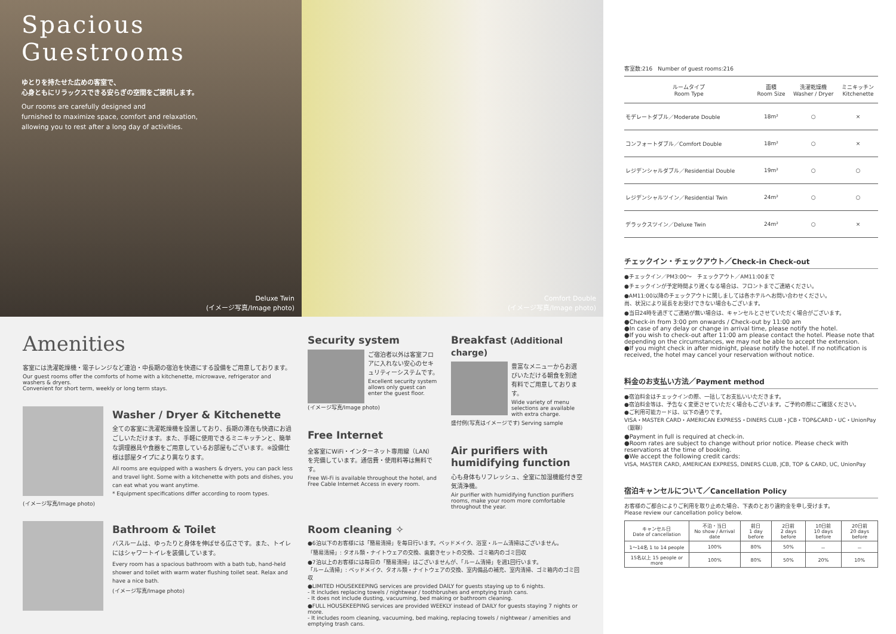Spacious
Guestrooms
ゆとりを持たせた広めの客室で、
心身ともにリラックスできる安らぎの空間をご提供します。
Our rooms are carefully designed and
furnished to maximize space, comfort and relaxation,
allowing you to rest after a long day of activities.
Deluxe Twin
(イメージ写真/Image photo)
Comfort Double
(イメージ写真/Image photo)
Amenities
客室には洗濯乾燥機・電子レンジなど連泊・中長期の宿泊を快適にする設備をご用意しております。
Our guest rooms offer the comforts of home with a kitchenette, microwave, refrigerator and washers & dryers.
Convenient for short term, weekly or long term stays.
Washer / Dryer & Kitchenette
全ての客室に洗濯乾燥機を設置しており、長期の滞在も快適にお過ごしいただけます。また、手軽に使用できるミニキッチンと、簡単な調理器具や食器をご用意しているお部屋もございます。※設備仕様は部屋タイプにより異なります。
All rooms are equipped with a washers & dryers, you can pack less and travel light. Some with a kitchenette with pots and dishes, you can eat what you want anytime.
* Equipment specifications differ according to room types.
(イメージ写真/Image photo)
Bathroom & Toilet
バスルームは、ゆったりと身体を伸ばせる広さです。また、トイレにはシャワートイレを装備しています。
Every room has a spacious bathroom with a bath tub, hand-held shower and toilet with warm water flushing toilet seat. Relax and have a nice bath.
(イメージ写真/Image photo)
Security system
ご宿泊者以外は客室フロアに入れない安心のセキュリティーシステムです。
Excellent security system allows only guest can enter the guest floor.
(イメージ写真/Image photo)
Free Internet
全客室にWiFi・インターネット専用線（LAN）を完備しています。通信費・使用料等は無料です。
Free Wi-Fi is available throughout the hotel, and Free Cable Internet Access in every room.
Breakfast (Additional charge)
豊富なメニューからお選びいただける朝食を別途有料でご用意しております。
Wide variety of menu selections are available with extra charge.
盛付例(写真はイメージです) Serving sample
Air purifiers with humidifying function
心も身体もリフレッシュ、全室に加湿機能付き空気清浄機。
Air purifier with humidifying function purifiers rooms, make your room more comfortable throughout the year.
Room cleaning ✧
●6泊以下のお客様には「簡易清掃」を毎日行います。ベッドメイク、浴室・ルーム清掃はございません。
「簡易清掃」: タオル類・ナイトウェアの交換、歯磨きセットの交換、ゴミ箱内のゴミ回収
●7泊以上のお客様には毎日の「簡易清掃」はございませんが、「ルーム清掃」を週1回行います。
「ルーム清掃」: ベッドメイク、タオル類・ナイトウェアの交換、室内備品の補充、室内清掃、ゴミ箱内のゴミ回収
●LIMITED HOUSEKEEPING services are provided DAILY for guests staying up to 6 nights.
- It includes replacing towels / nightwear / toothbrushes and emptying trash cans.
- It does not include dusting, vacuuming, bed making or bathroom cleaning.
●FULL HOUSEKEEPING services are provided WEEKLY instead of DAILY for guests staying 7 nights or more.
- It includes room cleaning, vacuuming, bed making, replacing towels / nightwear / amenities and emptying trash cans.
客室数:216　Number of guest rooms:216
| ルームタイプ Room Type | 面積 Room Size | 洗濯乾燥機 Washer / Dryer | ミニキッチン Kitchenette |
| --- | --- | --- | --- |
| モデレートダブル／Moderate Double | 18m² | ○ | × |
| コンフォートダブル／Comfort Double | 18m² | ○ | × |
| レジデンシャルダブル／Residential Double | 19m² | ○ | ○ |
| レジデンシャルツイン／Residential Twin | 24m² | ○ | ○ |
| デラックスツイン／Deluxe Twin | 24m² | ○ | × |
チェックイン・チェックアウト／Check-in Check-out
●チェックイン／PM3:00〜　チェックアウト／AM11:00まで
●チェックインが予定時間より遅くなる場合は、フロントまでご連絡ください。
●AM11:00以降のチェックアウトに関しましては各ホテルへお問い合わせください。
尚、状況により延長をお受けできない場合もございます。
●当日24時を過ぎてご連絡が無い場合は、キャンセルとさせていただく場合がございます。
●Check-in from 3:00 pm onwards / Check-out by 11:00 am
●In case of any delay or change in arrival time, please notify the hotel.
●If you wish to check-out after 11:00 am please contact the hotel. Please note that depending on the circumstances, we may not be able to accept the extension.
●If you might check in after midnight, please notify the hotel. If no notification is received, the hotel may cancel your reservation without notice.
料金のお支払い方法／Payment method
●宿泊料金はチェックインの際、一括してお支払いいただきます。
●宿泊料金等は、予告なく変更させていただく場合もございます。ご予約の際にご確認ください。
●ご利用可能カードは、以下の通りです。
VISA・MASTER CARD・AMERICAN EXPRESS・DINERS CLUB・JCB・TOP&CARD・UC・UnionPay（銀聯）
●Payment in full is required at check-in.
●Room rates are subject to change without prior notice. Please check with reservations at the time of booking.
●We accept the following credit cards:
VISA, MASTER CARD, AMERICAN EXPRESS, DINERS CLUB, JCB, TOP & CARD, UC, UnionPay
宿泊キャンセルについて／Cancellation Policy
お客様のご都合によりご利用を取り止めた場合、下表のとおり違約金を申し受けます。
Please review our cancellation policy below.
| キャンセル日 Date of cancellation | 不泊・当日 No show / Arrival date | 前日 1 day before | 2日前 2 days before | 10日前 10 days before | 20日前 20 days before |
| --- | --- | --- | --- | --- | --- |
| 1〜14名 1 to 14 people | 100% | 80% | 50% | － | － |
| 15名以上 15 people or more | 100% | 80% | 50% | 20% | 10% |